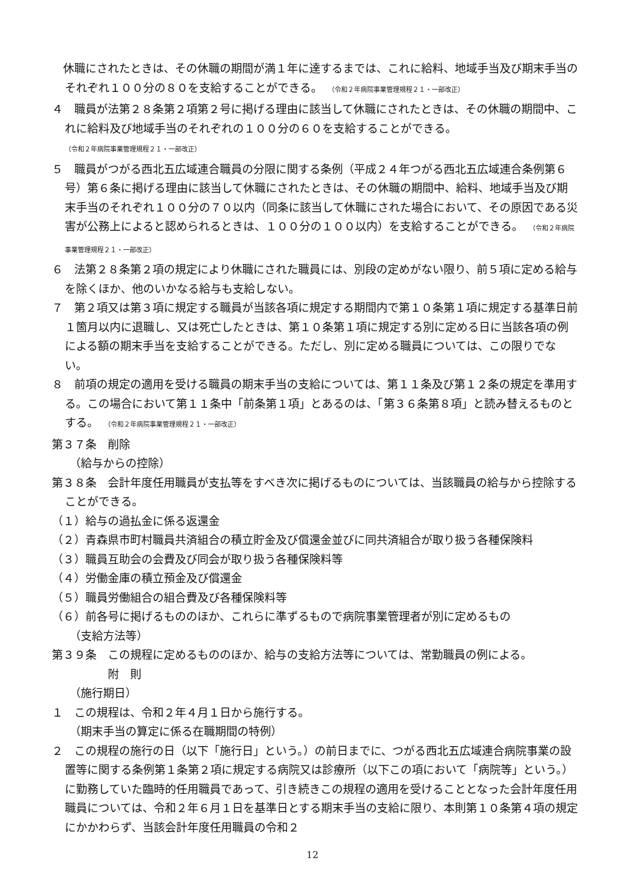休職にされたときは、その休職の期間が満１年に達するまでは、これに給料、地域手当及び期末手当のそれぞれ１００分の８０を支給することができる。　（令和２年病院事業管理規程２１・一部改正）
４　職員が法第２８条第２項第２号に掲げる理由に該当して休職にされたときは、その休職の期間中、これに給料及び地域手当のそれぞれの１００分の６０を支給することができる。
（令和２年病院事業管理規程２１・一部改正）
５　職員がつがる西北五広域連合職員の分限に関する条例（平成２４年つがる西北五広域連合条例第６号）第６条に掲げる理由に該当して休職にされたときは、その休職の期間中、給料、地域手当及び期末手当のそれぞれ１００分の７０以内（同条に該当して休職にされた場合において、その原因である災害が公務上によると認められるときは、１００分の１００以内）を支給することができる。　（令和２年病院事業管理規程２１・一部改正）
６　法第２８条第２項の規定により休職にされた職員には、別段の定めがない限り、前５項に定める給与を除くほか、他のいかなる給与も支給しない。
７　第２項又は第３項に規定する職員が当該各項に規定する期間内で第１０条第１項に規定する基準日前１箇月以内に退職し、又は死亡したときは、第１０条第１項に規定する別に定める日に当該各項の例による額の期末手当を支給することができる。ただし、別に定める職員については、この限りでない。
８　前項の規定の適用を受ける職員の期末手当の支給については、第１１条及び第１２条の規定を準用する。この場合において第１１条中「前条第１項」とあるのは、「第３６条第８項」と読み替えるものとする。　（令和２年病院事業管理規程２１・一部改正）
第３７条　削除
（給与からの控除）
第３８条　会計年度任用職員が支払等をすべき次に掲げるものについては、当該職員の給与から控除することができる。
（１）給与の過払金に係る返還金
（２）青森県市町村職員共済組合の積立貯金及び償還金並びに同共済組合が取り扱う各種保険料
（３）職員互助会の会費及び同会が取り扱う各種保険料等
（４）労働金庫の積立預金及び償還金
（５）職員労働組合の組合費及び各種保険料等
（６）前各号に掲げるもののほか、これらに準ずるもので病院事業管理者が別に定めるもの
（支給方法等）
第３９条　この規程に定めるもののほか、給与の支給方法等については、常勤職員の例による。
附　則
（施行期日）
１　この規程は、令和２年４月１日から施行する。
（期末手当の算定に係る在職期間の特例）
２　この規程の施行の日（以下「施行日」という。）の前日までに、つがる西北五広域連合病院事業の設置等に関する条例第１条第２項に規定する病院又は診療所（以下この項において「病院等」という。）に勤務していた臨時的任用職員であって、引き続きこの規程の適用を受けることとなった会計年度任用職員については、令和２年６月１日を基準日とする期末手当の支給に限り、本則第１０条第４項の規定にかかわらず、当該会計年度任用職員の令和２
12